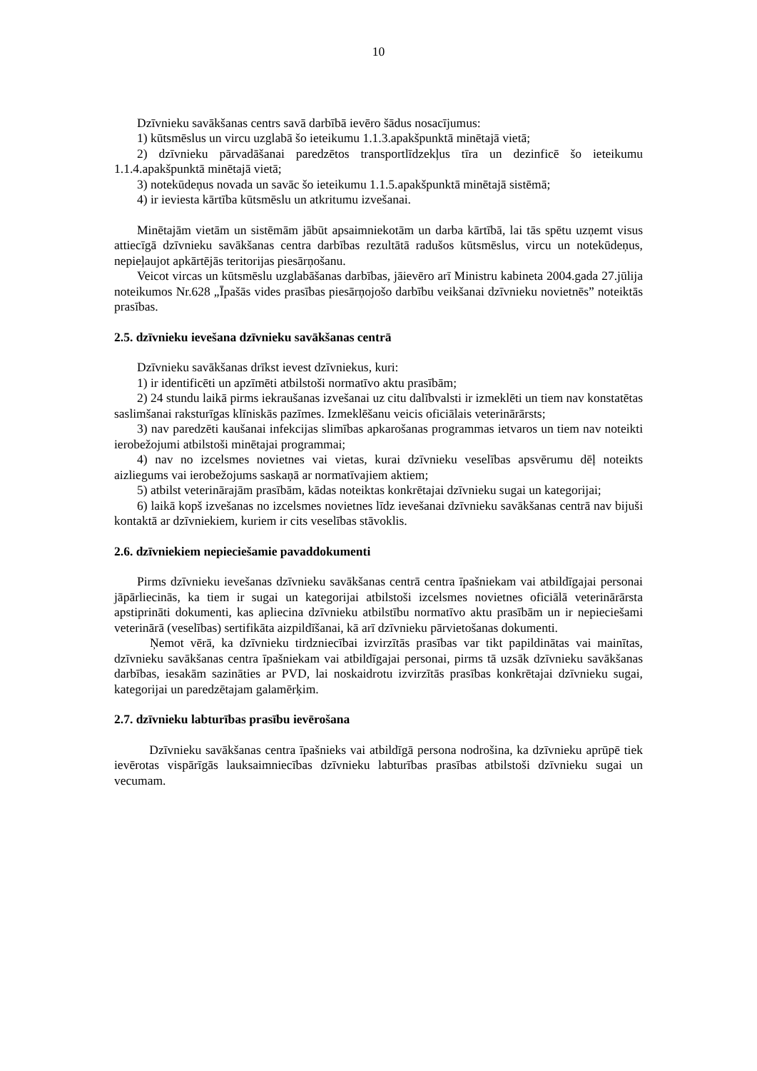10
Dzīvnieku savākšanas centrs savā darbībā ievēro šādus nosacījumus:
1) kūtsmēslus un vircu uzglabā šo ieteikumu 1.1.3.apakšpunktā minētajā vietā;
2) dzīvnieku pārvadāšanai paredzētos transportlīdzekļus tīra un dezinficē šo ieteikumu 1.1.4.apakšpunktā minētajā vietā;
3) notekūdeņus novada un savāc šo ieteikumu 1.1.5.apakšpunktā minētajā sistēmā;
4) ir ieviesta kārtība kūtsmēslu un atkritumu izvešanai.
Minētajām vietām un sistēmām jābūt apsaimniekotām un darba kārtībā, lai tās spētu uzņemt visus attiecīgā dzīvnieku savākšanas centra darbības rezultātā radušos kūtsmēslus, vircu un notekūdeņus, nepieļaujot apkārtējās teritorijas piesārņošanu.
Veicot vircas un kūtsmēslu uzglabāšanas darbības, jāievēro arī Ministru kabineta 2004.gada 27.jūlija noteikumos Nr.628 „Īpašās vides prasības piesārņojošo darbību veikšanai dzīvnieku novietnēs” noteiktās prasības.
2.5. dzīvnieku ievešana dzīvnieku savākšanas centrā
Dzīvnieku savākšanas drīkst ievest dzīvniekus, kuri:
1) ir identificēti un apzīmēti atbilstoši normatīvo aktu prasībām;
2) 24 stundu laikā pirms iekraušanas izvešanai uz citu dalībvalsti ir izmeklēti un tiem nav konstatētas saslimšanai raksturīgas klīniskās pazīmes. Izmeklēšanu veicis oficiālais veterinārārsts;
3) nav paredzēti kaušanai infekcijas slimības apkarošanas programmas ietvaros un tiem nav noteikti ierobežojumi atbilstoši minētajai programmai;
4) nav no izcelsmes novietnes vai vietas, kurai dzīvnieku veselības apsvērumu dēļ noteikts aizliegums vai ierobežojums saskaņā ar normatīvajiem aktiem;
5) atbilst veterinārajām prasībām, kādas noteiktas konkrētajai dzīvnieku sugai un kategorijai;
6) laikā kopš izvešanas no izcelsmes novietnes līdz ievešanai dzīvnieku savākšanas centrā nav bijuši kontaktā ar dzīvniekiem, kuriem ir cits veselības stāvoklis.
2.6. dzīvniekiem nepieciešamie pavaddokumenti
Pirms dzīvnieku ievešanas dzīvnieku savākšanas centrā centra īpašniekam vai atbildīgajai personai jāpārliecinās, ka tiem ir sugai un kategorijai atbilstoši izcelsmes novietnes oficiālā veterinārārsta apstiprināti dokumenti, kas apliecina dzīvnieku atbilstību normatīvo aktu prasībām un ir nepieciešami veterinārā (veselības) sertifikāta aizpildīšanai, kā arī dzīvnieku pārvietošanas dokumenti.
Ņemot vērā, ka dzīvnieku tirdzniecībai izvirzītās prasības var tikt papildinātas vai mainītas, dzīvnieku savākšanas centra īpašniekam vai atbildīgajai personai, pirms tā uzsāk dzīvnieku savākšanas darbības, iesakām sazināties ar PVD, lai noskaidrotu izvirzītās prasības konkrētajai dzīvnieku sugai, kategorijai un paredzētajam galamērķim.
2.7. dzīvnieku labturības prasību ievērošana
Dzīvnieku savākšanas centra īpašnieks vai atbildīgā persona nodrošina, ka dzīvnieku aprūpē tiek ievērotas vispārīgās lauksaimniecības dzīvnieku labturības prasības atbilstoši dzīvnieku sugai un vecumam.